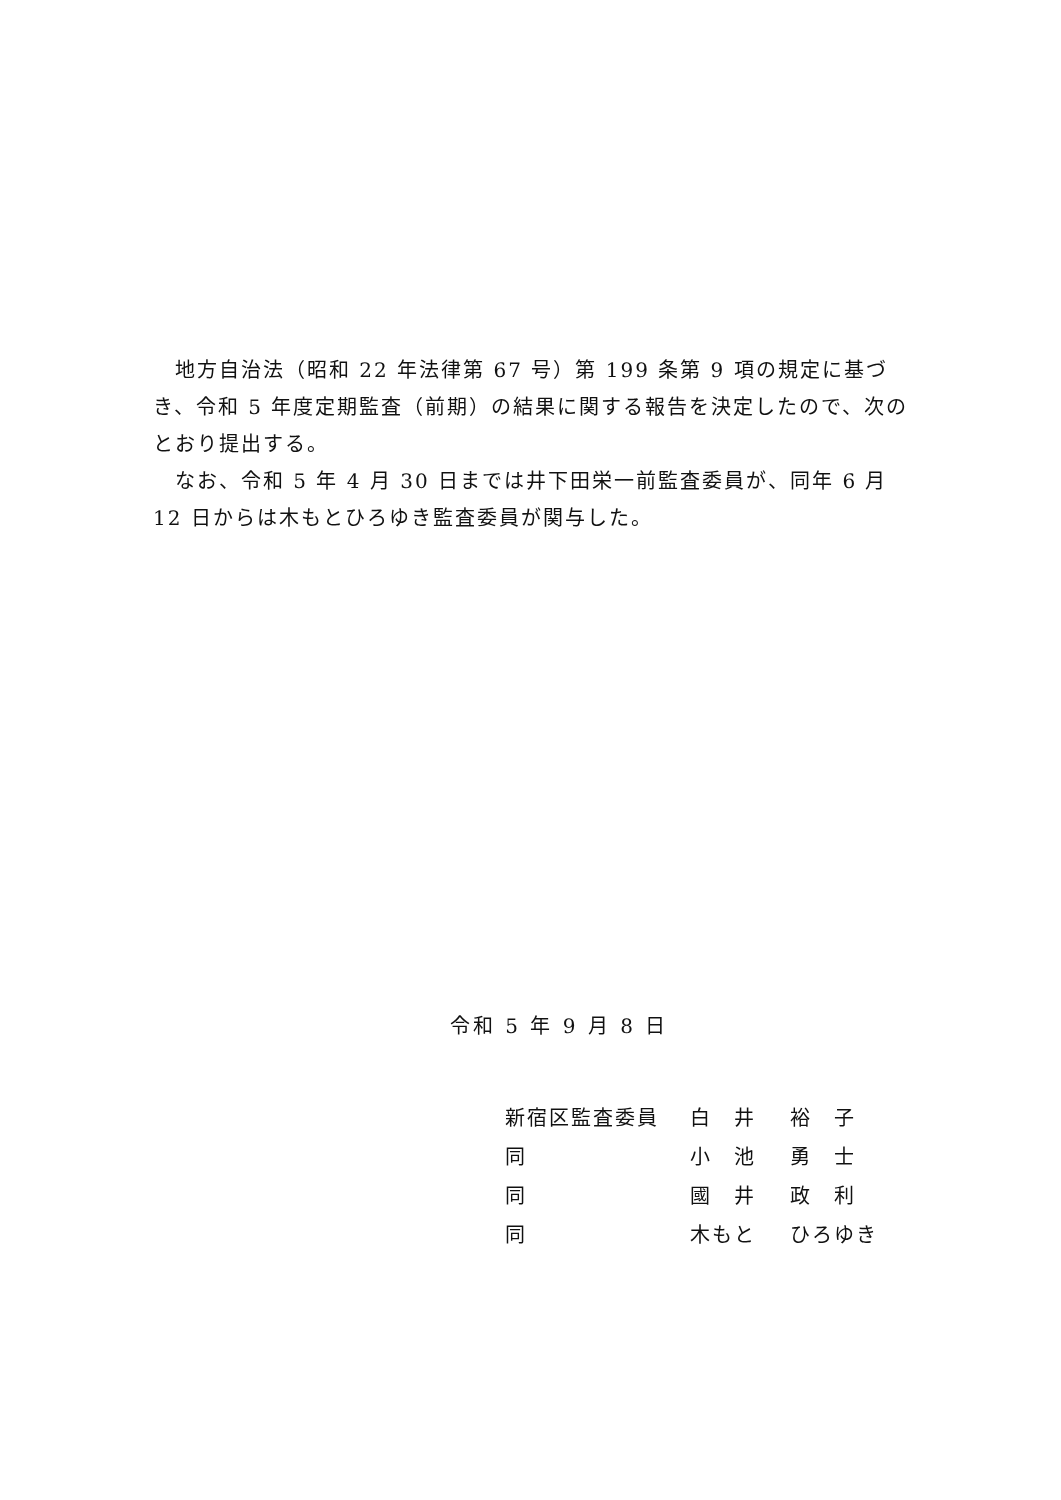地方自治法（昭和 22 年法律第 67 号）第 199 条第 9 項の規定に基づき、令和 5 年度定期監査（前期）の結果に関する報告を決定したので、次のとおり提出する。
　なお、令和 5 年 4 月 30 日までは井下田栄一前監査委員が、同年 6 月 12 日からは木もとひろゆき監査委員が関与した。
令和 5 年 9 月 8 日
| 新宿区監査委員 | 白 井 | 裕 子 |
| 同 | 小 池 | 勇 士 |
| 同 | 國 井 | 政 利 |
| 同 | 木もと | ひろゆき |